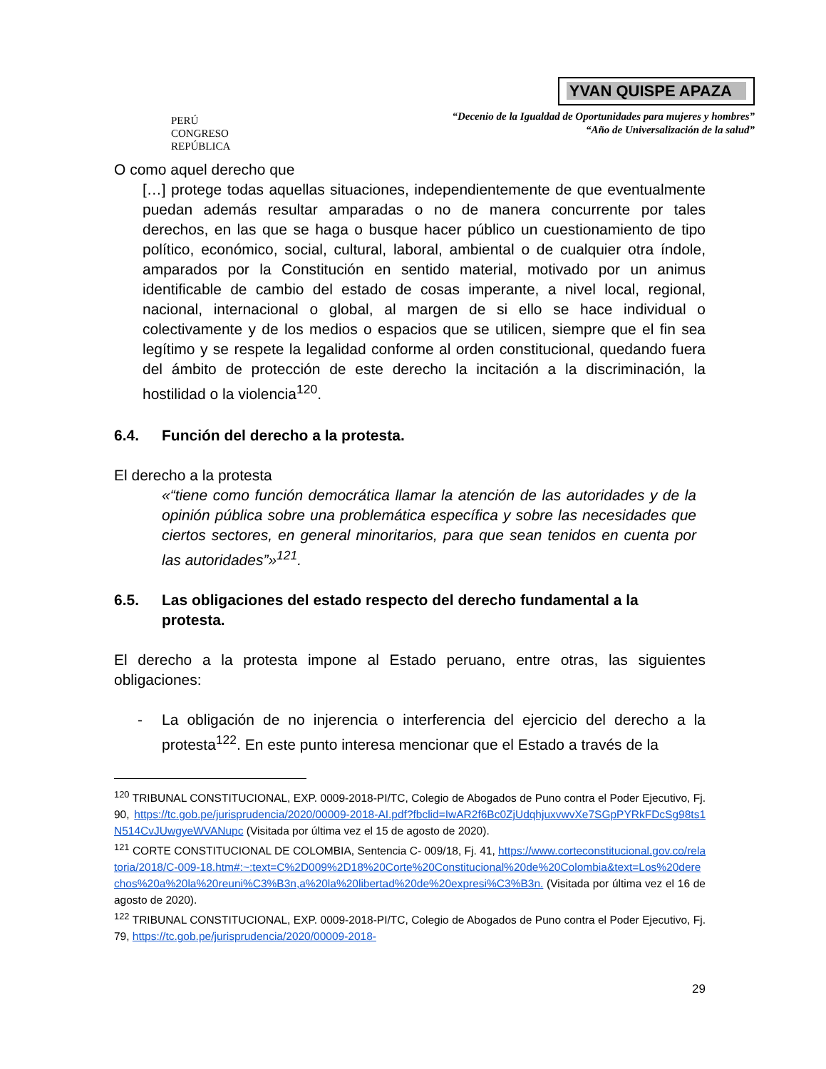PERÚ
CONGRESO
REPÚBLICA
YVAN QUISPE APAZA
“Decenio de la Igualdad de Oportunidades para mujeres y hombres”
“Año de Universalización de la salud”
O como aquel derecho que
[…] protege todas aquellas situaciones, independientemente de que eventualmente puedan además resultar amparadas o no de manera concurrente por tales derechos, en las que se haga o busque hacer público un cuestionamiento de tipo político, económico, social, cultural, laboral, ambiental o de cualquier otra índole, amparados por la Constitución en sentido material, motivado por un animus identificable de cambio del estado de cosas imperante, a nivel local, regional, nacional, internacional o global, al margen de si ello se hace individual o colectivamente y de los medios o espacios que se utilicen, siempre que el fin sea legítimo y se respete la legalidad conforme al orden constitucional, quedando fuera del ámbito de protección de este derecho la incitación a la discriminación, la hostilidad o la violencia<sup>120</sup>.
6.4. Función del derecho a la protesta.
El derecho a la protesta
«“tiene como función democrática llamar la atención de las autoridades y de la opinión pública sobre una problemática específica y sobre las necesidades que ciertos sectores, en general minoritarios, para que sean tenidos en cuenta por las autoridades”»<sup>121</sup>.
6.5. Las obligaciones del estado respecto del derecho fundamental a la protesta.
El derecho a la protesta impone al Estado peruano, entre otras, las siguientes obligaciones:
- La obligación de no injerencia o interferencia del ejercicio del derecho a la protesta<sup>122</sup>. En este punto interesa mencionar que el Estado a través de la
<sup>120</sup> TRIBUNAL CONSTITUCIONAL, EXP. 0009-2018-PI/TC, Colegio de Abogados de Puno contra el Poder Ejecutivo, Fj. 90, https://tc.gob.pe/jurisprudencia/2020/00009-2018-AI.pdf?fbclid=IwAR2f6Bc0ZjUdqhjuxvwvXe7SGpPYRkFDcSg98ts1N514CvJUwgyeWVANupc (Visitada por última vez el 15 de agosto de 2020).
<sup>121</sup> CORTE CONSTITUCIONAL DE COLOMBIA, Sentencia C- 009/18, Fj. 41, https://www.corteconstitucional.gov.co/relatoria/2018/C-009-18.htm#:~:text=C%2D009%2D18%20Corte%20Constitucional%20de%20Colombia&text=Los%20derechos%20a%20la%20reuni%C3%B3n,a%20la%20libertad%20de%20expresi%C3%B3n. (Visitada por última vez el 16 de agosto de 2020).
<sup>122</sup> TRIBUNAL CONSTITUCIONAL, EXP. 0009-2018-PI/TC, Colegio de Abogados de Puno contra el Poder Ejecutivo, Fj. 79, https://tc.gob.pe/jurisprudencia/2020/00009-2018-
29